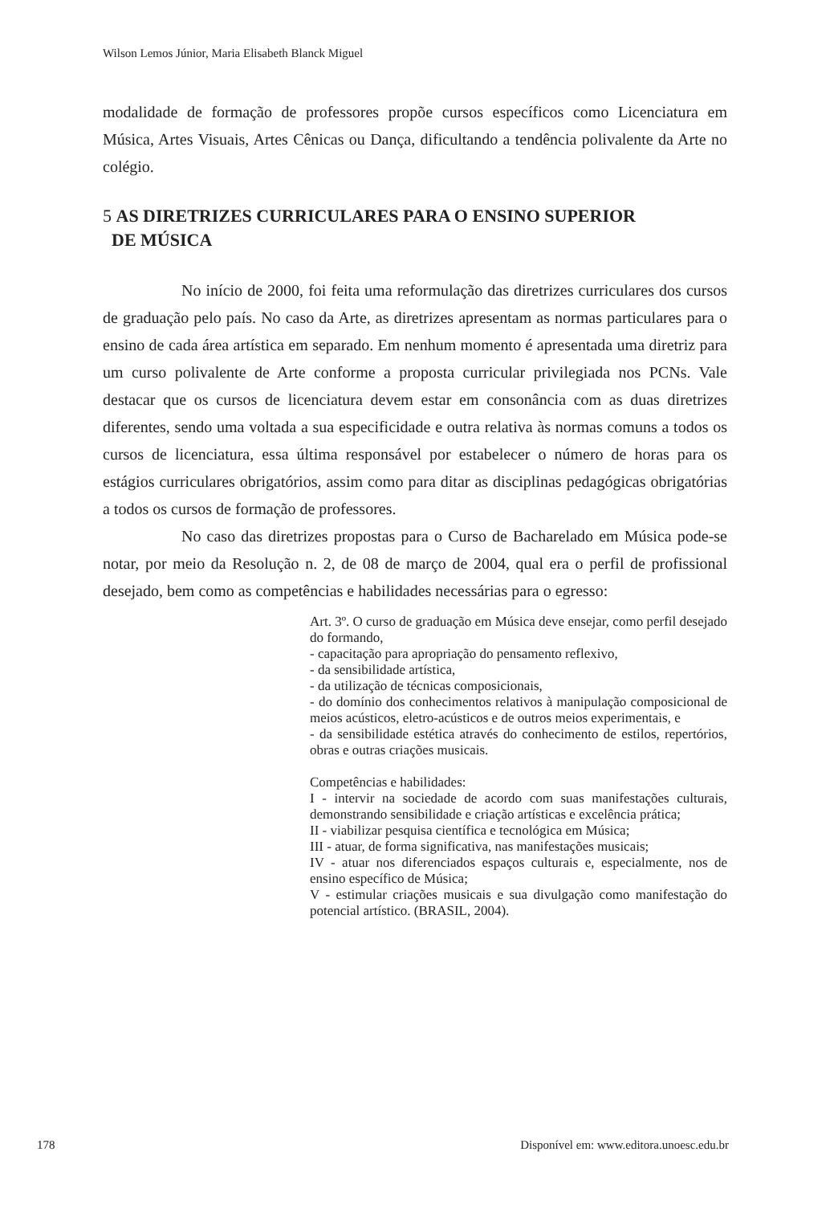Wilson Lemos Júnior, Maria Elisabeth Blanck Miguel
modalidade de formação de professores propõe cursos específicos como Licenciatura em Música, Artes Visuais, Artes Cênicas ou Dança, dificultando a tendência polivalente da Arte no colégio.
5 AS DIRETRIZES CURRICULARES PARA O ENSINO SUPERIOR
DE MÚSICA
No início de 2000, foi feita uma reformulação das diretrizes curriculares dos cursos de graduação pelo país. No caso da Arte, as diretrizes apresentam as normas particulares para o ensino de cada área artística em separado. Em nenhum momento é apresentada uma diretriz para um curso polivalente de Arte conforme a proposta curricular privilegiada nos PCNs. Vale destacar que os cursos de licenciatura devem estar em consonância com as duas diretrizes diferentes, sendo uma voltada a sua especificidade e outra relativa às normas comuns a todos os cursos de licenciatura, essa última responsável por estabelecer o número de horas para os estágios curriculares obrigatórios, assim como para ditar as disciplinas pedagógicas obrigatórias a todos os cursos de formação de professores.
No caso das diretrizes propostas para o Curso de Bacharelado em Música pode-se notar, por meio da Resolução n. 2, de 08 de março de 2004, qual era o perfil de profissional desejado, bem como as competências e habilidades necessárias para o egresso:
Art. 3º. O curso de graduação em Música deve ensejar, como perfil desejado do formando,
- capacitação para apropriação do pensamento reflexivo,
- da sensibilidade artística,
- da utilização de técnicas composicionais,
- do domínio dos conhecimentos relativos à manipulação composicional de meios acústicos, eletro-acústicos e de outros meios experimentais, e
- da sensibilidade estética através do conhecimento de estilos, repertórios, obras e outras criações musicais.
Competências e habilidades:
I - intervir na sociedade de acordo com suas manifestações culturais, demonstrando sensibilidade e criação artísticas e excelência prática;
II - viabilizar pesquisa científica e tecnológica em Música;
III - atuar, de forma significativa, nas manifestações musicais;
IV - atuar nos diferenciados espaços culturais e, especialmente, nos de ensino específico de Música;
V - estimular criações musicais e sua divulgação como manifestação do potencial artístico. (BRASIL, 2004).
178 Disponível em: www.editora.unoesc.edu.br